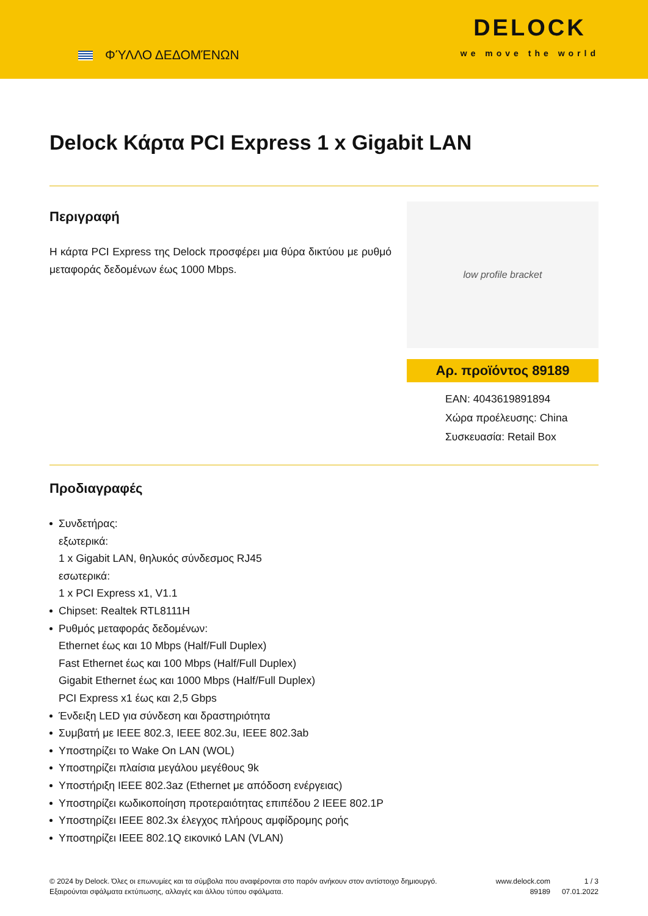ΦΎΛΛΟ ΔΕΔΟΜΈΝΩΝ
DELOCK
we move the world
Delock Κάρτα PCI Express 1 x Gigabit LAN
Περιγραφή
Η κάρτα PCI Express της Delock προσφέρει μια θύρα δικτύου με ρυθμό μεταφοράς δεδομένων έως 1000 Mbps.
low profile bracket
Αρ. προϊόντος 89189
EAN: 4043619891894
Χώρα προέλευσης: China
Συσκευασία: Retail Box
Προδιαγραφές
Συνδετήρας:
εξωτερικά:
1 x Gigabit LAN, θηλυκός σύνδεσμος RJ45
εσωτερικά:
1 x PCI Express x1, V1.1
Chipset: Realtek RTL8111H
Ρυθμός μεταφοράς δεδομένων:
Ethernet έως και 10 Mbps (Half/Full Duplex)
Fast Ethernet έως και 100 Mbps (Half/Full Duplex)
Gigabit Ethernet έως και 1000 Mbps (Half/Full Duplex)
PCI Express x1 έως και 2,5 Gbps
Ένδειξη LED για σύνδεση και δραστηριότητα
Συμβατή με IEEE 802.3, IEEE 802.3u, IEEE 802.3ab
Υποστηρίζει το Wake On LAN (WOL)
Υποστηρίζει πλαίσια μεγάλου μεγέθους 9k
Υποστήριξη IEEE 802.3az (Ethernet με απόδοση ενέργειας)
Υποστηρίζει κωδικοποίηση προτεραιότητας επιπέδου 2 IEEE 802.1P
Υποστηρίζει IEEE 802.3x έλεγχος πλήρους αμφίδρομης ροής
Υποστηρίζει IEEE 802.1Q εικονικό LAN (VLAN)
© 2024 by Delock. Όλες οι επωνυμίες και τα σύμβολα που αναφέρονται στο παρόν ανήκουν στον αντίστοιχο δημιουργό. Εξαιρούνται σφάλματα εκτύπωσης, αλλαγές και άλλου τύπου σφάλματα.
www.delock.com
89189
1 / 3
07.01.2022